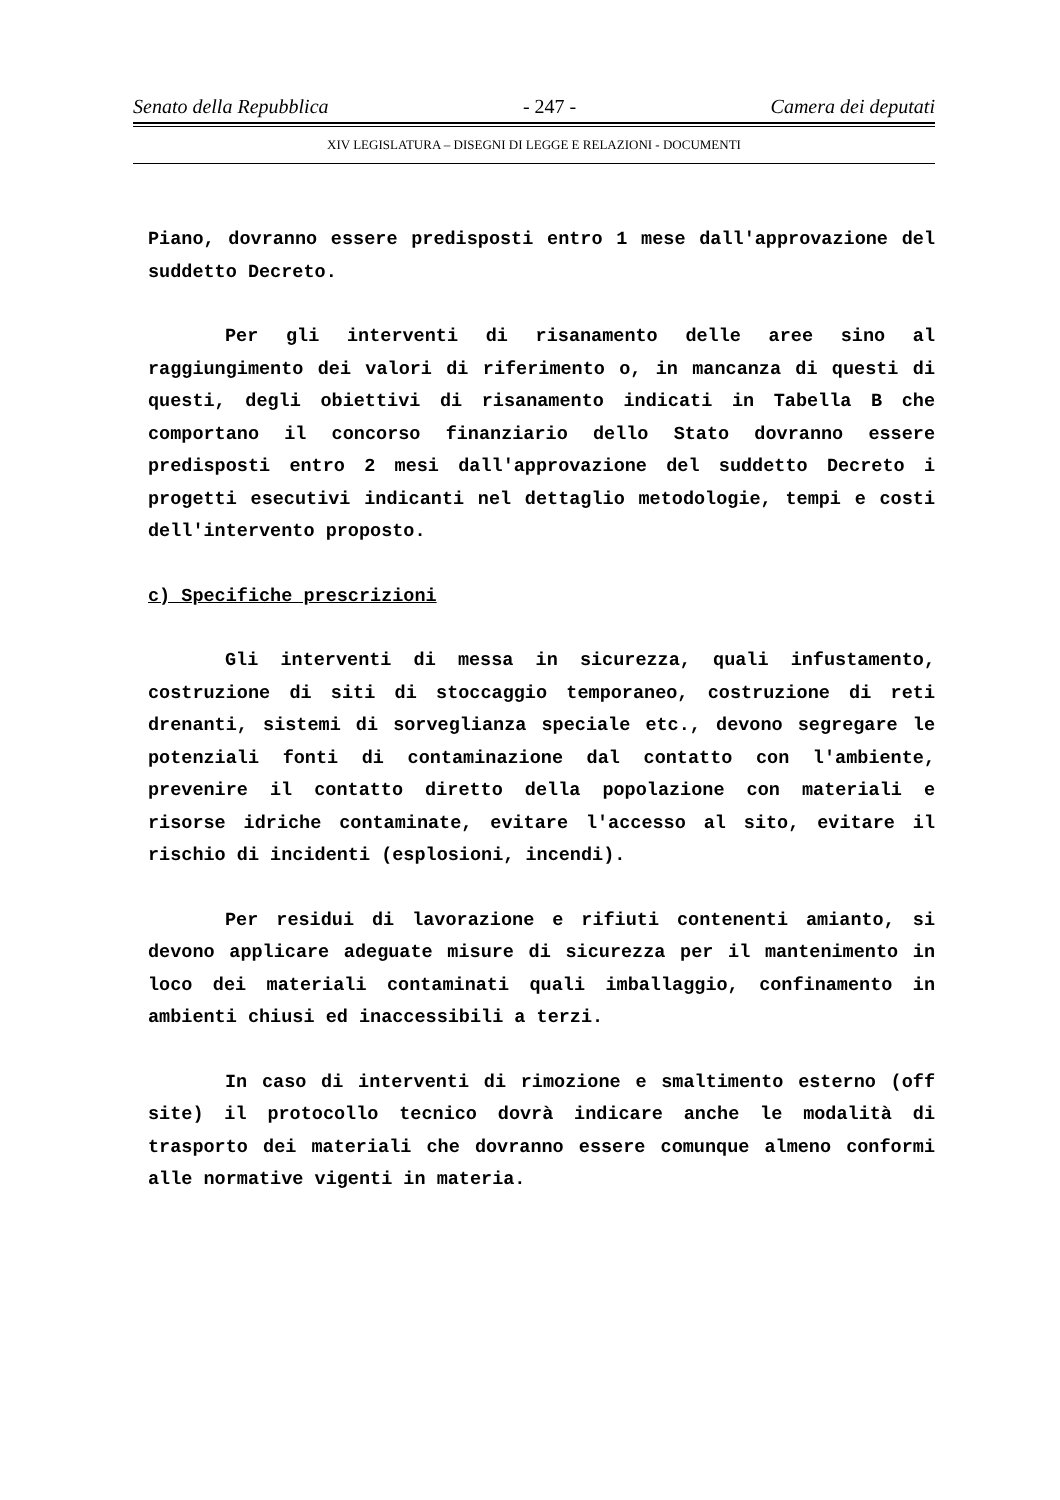Senato della Repubblica - 247 - Camera dei deputati
XIV LEGISLATURA – DISEGNI DI LEGGE E RELAZIONI - DOCUMENTI
Piano, dovranno essere predisposti entro 1 mese dall'approvazione del suddetto Decreto.
Per gli interventi di risanamento delle aree sino al raggiungimento dei valori di riferimento o, in mancanza di questi di questi, degli obiettivi di risanamento indicati in Tabella B che comportano il concorso finanziario dello Stato dovranno essere predisposti entro 2 mesi dall'approvazione del suddetto Decreto i progetti esecutivi indicanti nel dettaglio metodologie, tempi e costi dell'intervento proposto.
c) Specifiche prescrizioni
Gli interventi di messa in sicurezza, quali infustamento, costruzione di siti di stoccaggio temporaneo, costruzione di reti drenanti, sistemi di sorveglianza speciale etc., devono segregare le potenziali fonti di contaminazione dal contatto con l'ambiente, prevenire il contatto diretto della popolazione con materiali e risorse idriche contaminate, evitare l'accesso al sito, evitare il rischio di incidenti (esplosioni, incendi).
Per residui di lavorazione e rifiuti contenenti amianto, si devono applicare adeguate misure di sicurezza per il mantenimento in loco dei materiali contaminati quali imballaggio, confinamento in ambienti chiusi ed inaccessibili a terzi.
In caso di interventi di rimozione e smaltimento esterno (off site) il protocollo tecnico dovrà indicare anche le modalità di trasporto dei materiali che dovranno essere comunque almeno conformi alle normative vigenti in materia.